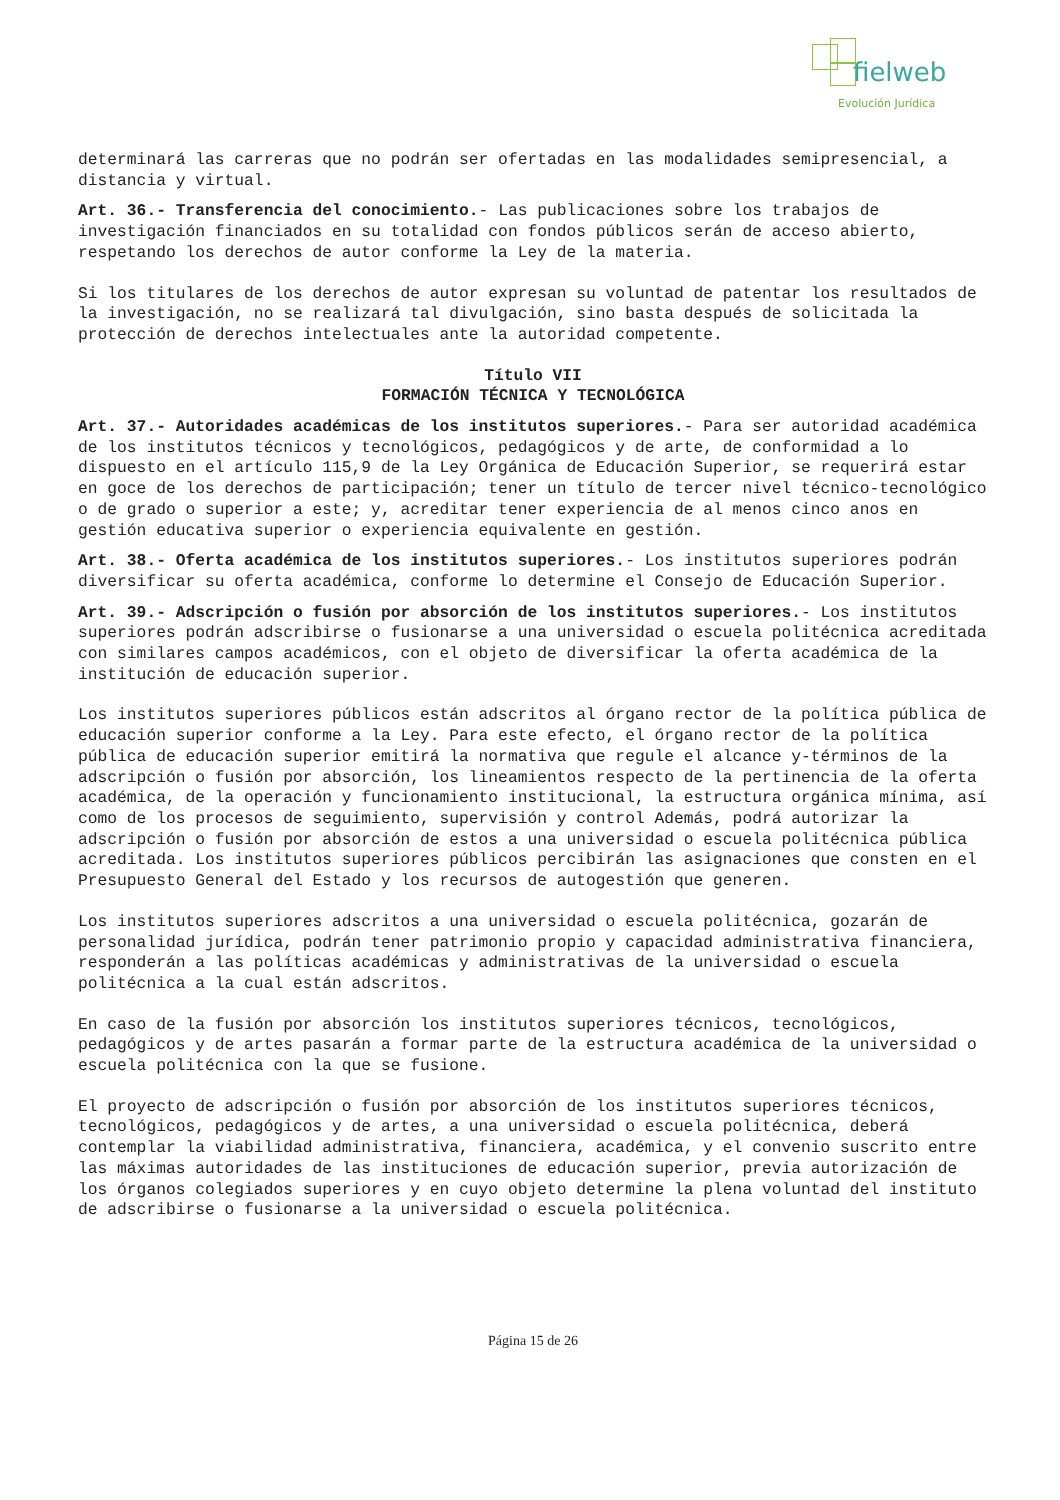fielweb
Evolución Jurídica
determinará las carreras que no podrán ser ofertadas en las modalidades semipresencial, a distancia y virtual.
Art. 36.- Transferencia del conocimiento.- Las publicaciones sobre los trabajos de investigación financiados en su totalidad con fondos públicos serán de acceso abierto, respetando los derechos de autor conforme la Ley de la materia.
Si los titulares de los derechos de autor expresan su voluntad de patentar los resultados de la investigación, no se realizará tal divulgación, sino basta después de solicitada la protección de derechos intelectuales ante la autoridad competente.
Título VII
FORMACIÓN TÉCNICA Y TECNOLÓGICA
Art. 37.- Autoridades académicas de los institutos superiores.- Para ser autoridad académica de los institutos técnicos y tecnológicos, pedagógicos y de arte, de conformidad a lo dispuesto en el artículo 115,9 de la Ley Orgánica de Educación Superior, se requerirá estar en goce de los derechos de participación; tener un título de tercer nivel técnico-tecnológico o de grado o superior a este; y, acreditar tener experiencia de al menos cinco anos en gestión educativa superior o experiencia equivalente en gestión.
Art. 38.- Oferta académica de los institutos superiores.- Los institutos superiores podrán diversificar su oferta académica, conforme lo determine el Consejo de Educación Superior.
Art. 39.- Adscripción o fusión por absorción de los institutos superiores.- Los institutos superiores podrán adscribirse o fusionarse a una universidad o escuela politécnica acreditada con similares campos académicos, con el objeto de diversificar la oferta académica de la institución de educación superior.
Los institutos superiores públicos están adscritos al órgano rector de la política pública de educación superior conforme a la Ley. Para este efecto, el órgano rector de la política pública de educación superior emitirá la normativa que regule el alcance y-términos de la adscripción o fusión por absorción, los lineamientos respecto de la pertinencia de la oferta académica, de la operación y funcionamiento institucional, la estructura orgánica mínima, así como de los procesos de seguimiento, supervisión y control Además, podrá autorizar la adscripción o fusión por absorción de estos a una universidad o escuela politécnica pública acreditada. Los institutos superiores públicos percibirán las asignaciones que consten en el Presupuesto General del Estado y los recursos de autogestión que generen.
Los institutos superiores adscritos a una universidad o escuela politécnica, gozarán de personalidad jurídica, podrán tener patrimonio propio y capacidad administrativa financiera, responderán a las políticas académicas y administrativas de la universidad o escuela politécnica a la cual están adscritos.
En caso de la fusión por absorción los institutos superiores técnicos, tecnológicos, pedagógicos y de artes pasarán a formar parte de la estructura académica de la universidad o escuela politécnica con la que se fusione.
El proyecto de adscripción o fusión por absorción de los institutos superiores técnicos, tecnológicos, pedagógicos y de artes, a una universidad o escuela politécnica, deberá contemplar la viabilidad administrativa, financiera, académica, y el convenio suscrito entre las máximas autoridades de las instituciones de educación superior, previa autorización de los órganos colegiados superiores y en cuyo objeto determine la plena voluntad del instituto de adscribirse o fusionarse a la universidad o escuela politécnica.
Página 15 de 26